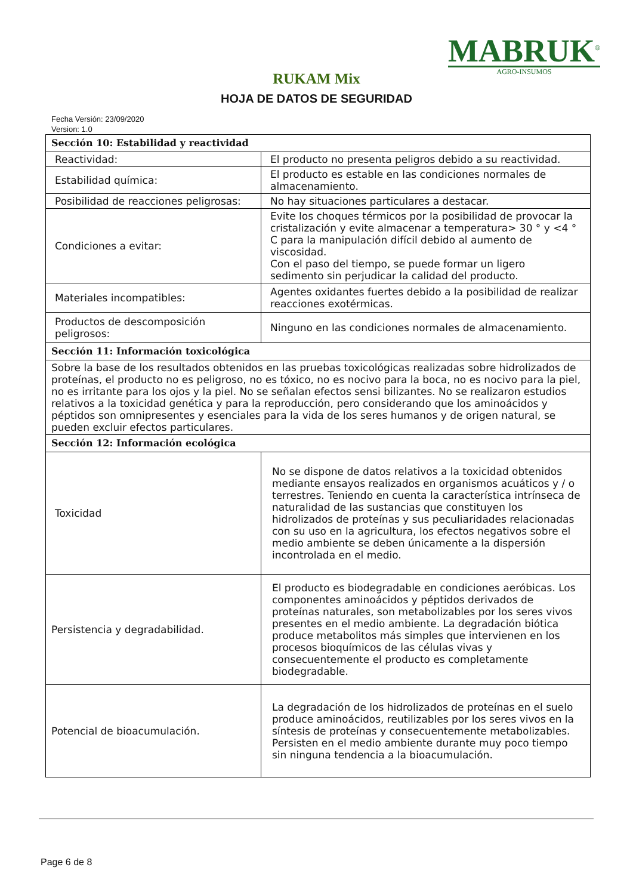MABRUK<sup>®</sup>
AGRO-INSUMOS
RUKAM Mix
HOJA DE DATOS DE SEGURIDAD
Fecha Versión: 23/09/2020
Version: 1.0
| Sección 10: Estabilidad y reactividad | |
| --- | --- |
| Reactividad: | El producto no presenta peligros debido a su reactividad. |
| Estabilidad química: | El producto es estable en las condiciones normales de almacenamiento. |
| Posibilidad de reacciones peligrosas: | No hay situaciones particulares a destacar. |
| Condiciones a evitar: | Evite los choques térmicos por la posibilidad de provocar la cristalización y evite almacenar a temperatura> 30 ° y <4 ° C para la manipulación difícil debido al aumento de viscosidad. Con el paso del tiempo, se puede formar un ligero sedimento sin perjudicar la calidad del producto. |
| Materiales incompatibles: | Agentes oxidantes fuertes debido a la posibilidad de realizar reacciones exotérmicas. |
| Productos de descomposición peligrosos: | Ninguno en las condiciones normales de almacenamiento. |
| Sección 11: Información toxicológica | |
| Sobre la base de los resultados obtenidos en las pruebas toxicológicas realizadas sobre hidrolizados de proteínas, el producto no es peligroso, no es tóxico, no es nocivo para la boca, no es nocivo para la piel, no es irritante para los ojos y la piel. No se señalan efectos sensi bilizantes. No se realizaron estudios relativos a la toxicidad genética y para la reproducción, pero considerando que los aminoácidos y péptidos son omnipresentes y esenciales para la vida de los seres humanos y de origen natural, se pueden excluir efectos particulares. | |
| Sección 12: Información ecológica | |
| Toxicidad | No se dispone de datos relativos a la toxicidad obtenidos mediante ensayos realizados en organismos acuáticos y / o terrestres. Teniendo en cuenta la característica intrínseca de naturalidad de las sustancias que constituyen los hidrolizados de proteínas y sus peculiaridades relacionadas con su uso en la agricultura, los efectos negativos sobre el medio ambiente se deben únicamente a la dispersión incontrolada en el medio. |
| Persistencia y degradabilidad. | El producto es biodegradable en condiciones aeróbicas. Los componentes aminoácidos y péptidos derivados de proteínas naturales, son metabolizables por los seres vivos presentes en el medio ambiente. La degradación biótica produce metabolitos más simples que intervienen en los procesos bioquímicos de las células vivas y consecuentemente el producto es completamente biodegradable. |
| Potencial de bioacumulación. | La degradación de los hidrolizados de proteínas en el suelo produce aminoácidos, reutilizables por los seres vivos en la síntesis de proteínas y consecuentemente metabolizables. Persisten en el medio ambiente durante muy poco tiempo sin ninguna tendencia a la bioacumulación. |
Page 6 de 8